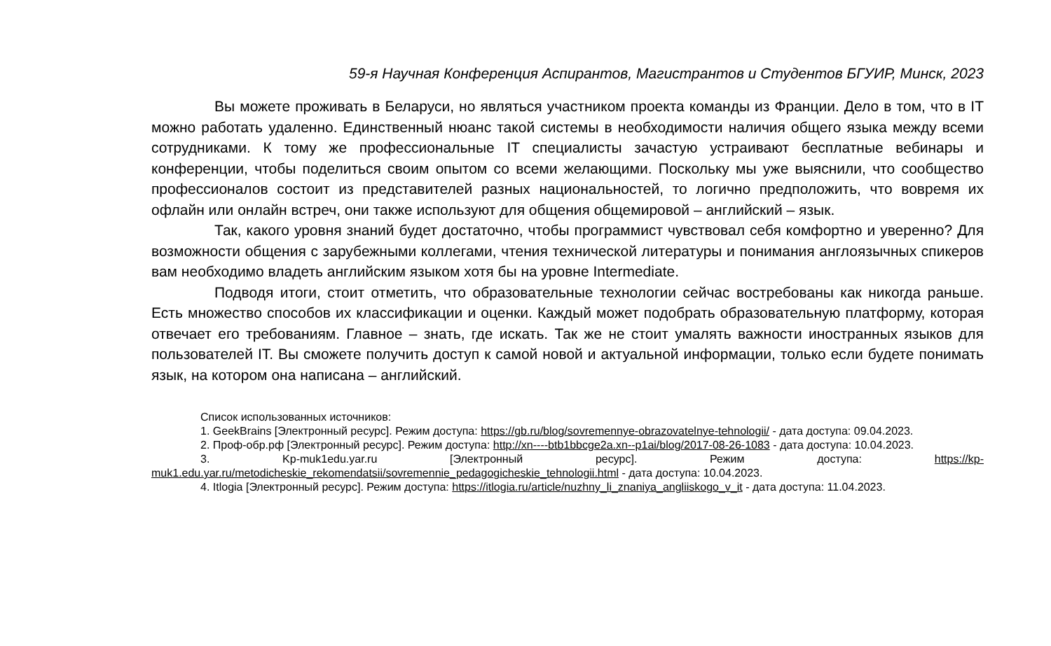59-я Научная Конференция Аспирантов, Магистрантов и Студентов БГУИР, Минск, 2023
Вы можете проживать в Беларуси, но являться участником проекта команды из Франции. Дело в том, что в IT можно работать удаленно. Единственный нюанс такой системы в необходимости наличия общего языка между всеми сотрудниками. К тому же профессиональные IT специалисты зачастую устраивают бесплатные вебинары и конференции, чтобы поделиться своим опытом со всеми желающими. Поскольку мы уже выяснили, что сообщество профессионалов состоит из представителей разных национальностей, то логично предположить, что вовремя их офлайн или онлайн встреч, они также используют для общения общемировой – английский – язык.
Так, какого уровня знаний будет достаточно, чтобы программист чувствовал себя комфортно и уверенно? Для возможности общения с зарубежными коллегами, чтения технической литературы и понимания англоязычных спикеров вам необходимо владеть английским языком хотя бы на уровне Intermediate.
Подводя итоги, стоит отметить, что образовательные технологии сейчас востребованы как никогда раньше. Есть множество способов их классификации и оценки. Каждый может подобрать образовательную платформу, которая отвечает его требованиям. Главное – знать, где искать. Так же не стоит умалять важности иностранных языков для пользователей IT. Вы сможете получить доступ к самой новой и актуальной информации, только если будете понимать язык, на котором она написана – английский.
Список использованных источников:
1. GeekBrains [Электронный ресурс]. Режим доступа: https://gb.ru/blog/sovremennye-obrazovatelnye-tehnologii/ - дата доступа: 09.04.2023.
2. Проф-обр.рф [Электронный ресурс]. Режим доступа: http://xn----btb1bbcge2a.xn--p1ai/blog/2017-08-26-1083 - дата доступа: 10.04.2023.
3. Kp-muk1edu.yar.ru [Электронный ресурс]. Режим доступа: https://kp-muk1.edu.yar.ru/metodicheskie_rekomendatsii/sovremennie_pedagogicheskie_tehnologii.html - дата доступа: 10.04.2023.
4. Itlogia [Электронный ресурс]. Режим доступа: https://itlogia.ru/article/nuzhny_li_znaniya_angliiskogo_v_it - дата доступа: 11.04.2023.